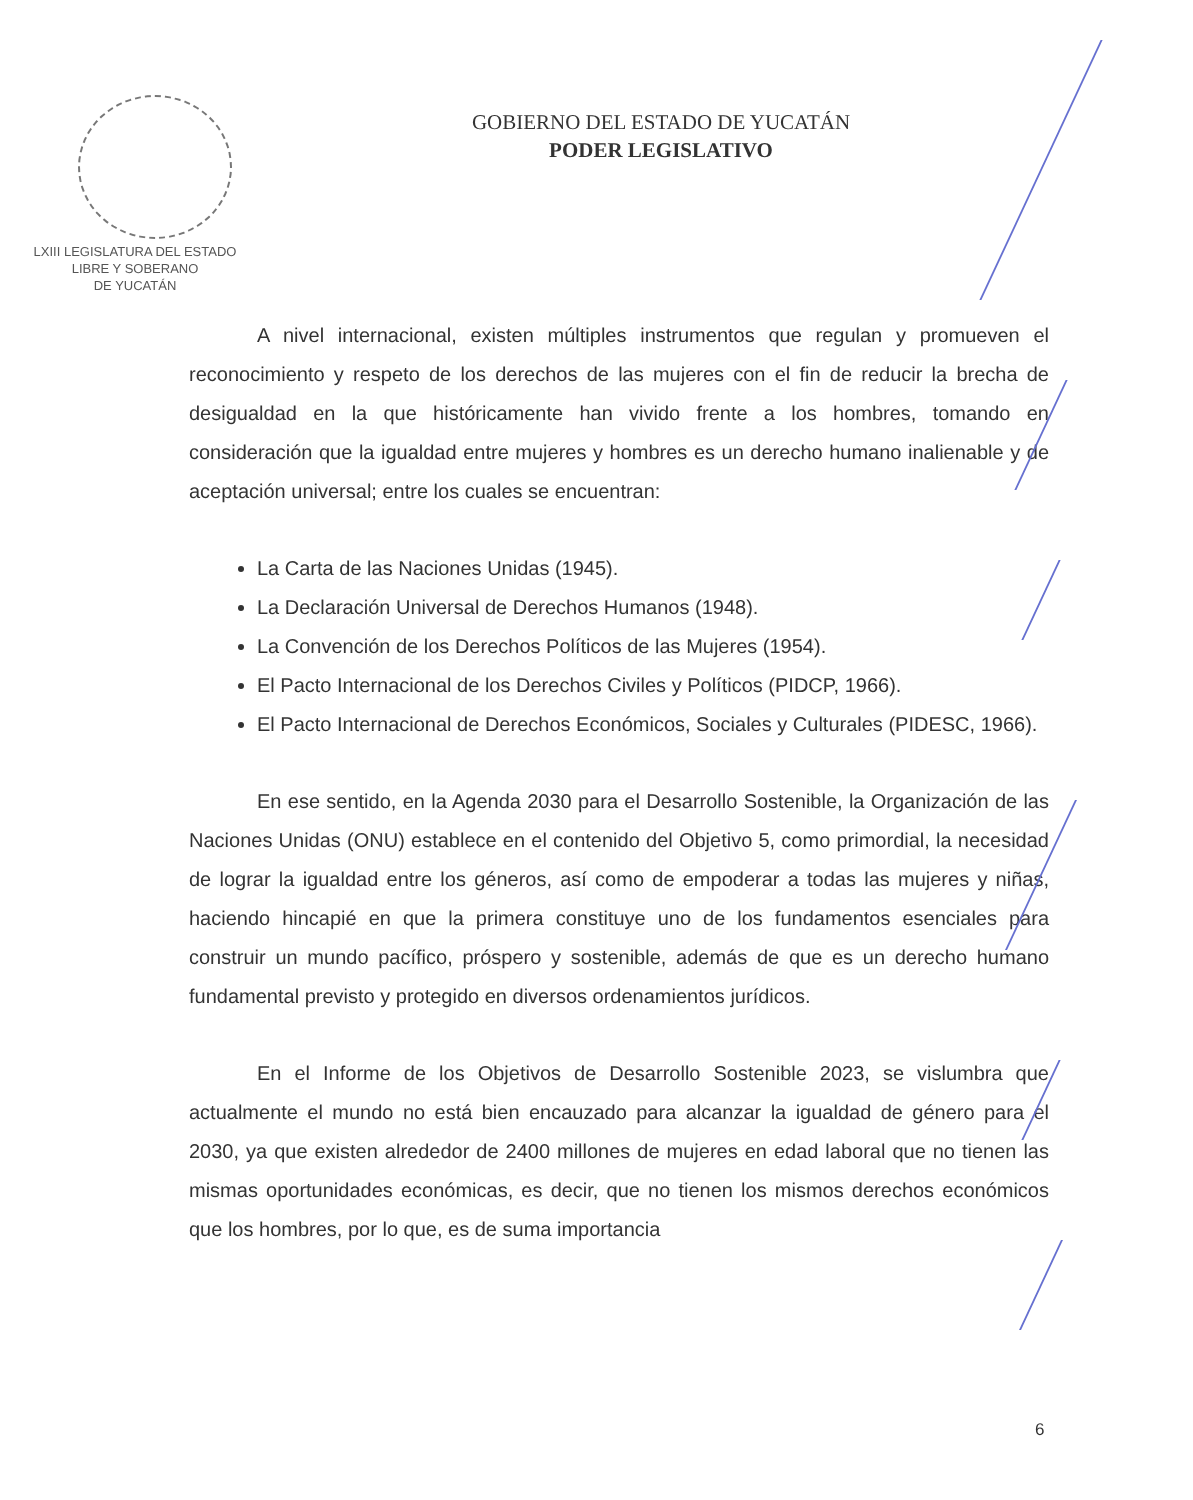LXIII LEGISLATURA DEL ESTADO
LIBRE Y SOBERANO
DE YUCATÁN
GOBIERNO DEL ESTADO DE YUCATÁN
PODER LEGISLATIVO
A nivel internacional, existen múltiples instrumentos que regulan y promueven el reconocimiento y respeto de los derechos de las mujeres con el fin de reducir la brecha de desigualdad en la que históricamente han vivido frente a los hombres, tomando en consideración que la igualdad entre mujeres y hombres es un derecho humano inalienable y de aceptación universal; entre los cuales se encuentran:
La Carta de las Naciones Unidas (1945).
La Declaración Universal de Derechos Humanos (1948).
La Convención de los Derechos Políticos de las Mujeres (1954).
El Pacto Internacional de los Derechos Civiles y Políticos (PIDCP, 1966).
El Pacto Internacional de Derechos Económicos, Sociales y Culturales (PIDESC, 1966).
En ese sentido, en la Agenda 2030 para el Desarrollo Sostenible, la Organización de las Naciones Unidas (ONU) establece en el contenido del Objetivo 5, como primordial, la necesidad de lograr la igualdad entre los géneros, así como de empoderar a todas las mujeres y niñas, haciendo hincapié en que la primera constituye uno de los fundamentos esenciales para construir un mundo pacífico, próspero y sostenible, además de que es un derecho humano fundamental previsto y protegido en diversos ordenamientos jurídicos.
En el Informe de los Objetivos de Desarrollo Sostenible 2023, se vislumbra que actualmente el mundo no está bien encauzado para alcanzar la igualdad de género para el 2030, ya que existen alrededor de 2400 millones de mujeres en edad laboral que no tienen las mismas oportunidades económicas, es decir, que no tienen los mismos derechos económicos que los hombres, por lo que, es de suma importancia
6